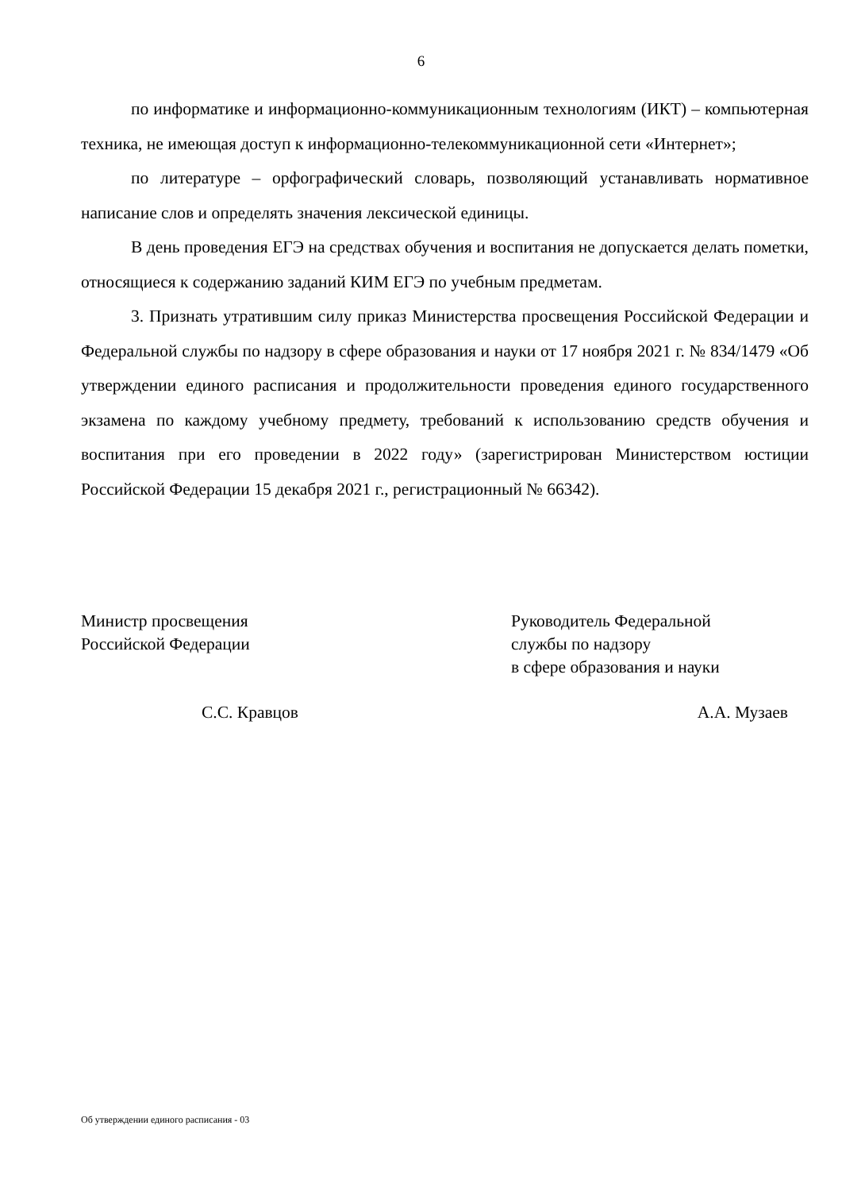6
по информатике и информационно-коммуникационным технологиям (ИКТ) – компьютерная техника, не имеющая доступ к информационно-телекоммуникационной сети «Интернет»;
по литературе – орфографический словарь, позволяющий устанавливать нормативное написание слов и определять значения лексической единицы.
В день проведения ЕГЭ на средствах обучения и воспитания не допускается делать пометки, относящиеся к содержанию заданий КИМ ЕГЭ по учебным предметам.
3. Признать утратившим силу приказ Министерства просвещения Российской Федерации и Федеральной службы по надзору в сфере образования и науки от 17 ноября 2021 г. № 834/1479 «Об утверждении единого расписания и продолжительности проведения единого государственного экзамена по каждому учебному предмету, требований к использованию средств обучения и воспитания при его проведении в 2022 году» (зарегистрирован Министерством юстиции Российской Федерации 15 декабря 2021 г., регистрационный № 66342).
Министр просвещения
Российской Федерации
Руководитель Федеральной
службы по надзору
в сфере образования и науки
С.С. Кравцов А.А. Музаев
Об утверждении единого расписания - 03